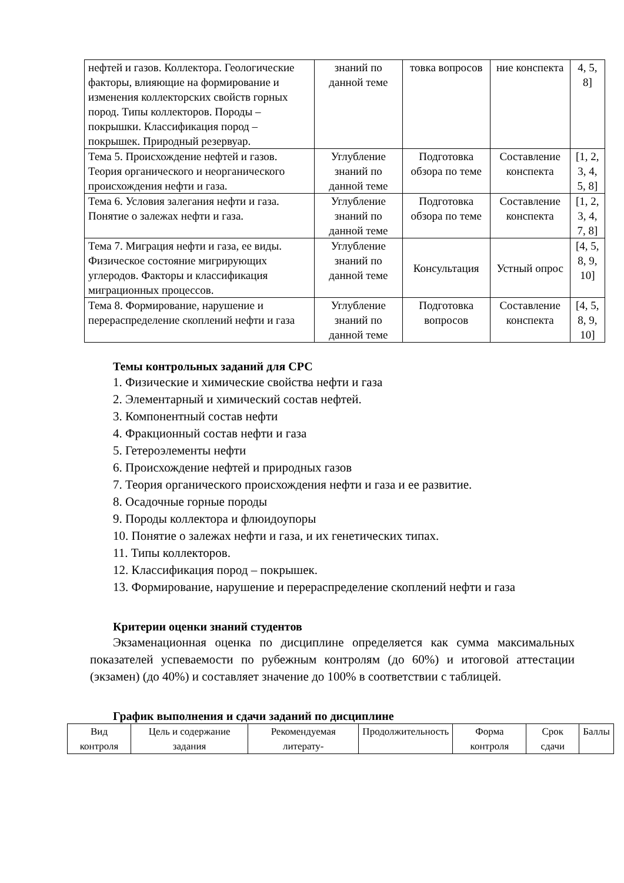| нефтей и газов. Коллектора. Геологические факторы, влияющие на формирование и изменения коллекторских свойств горных пород. Типы коллекторов. Породы – покрышки. Классификация пород – покрышек. Природный резервуар. | знаний по данной теме | товка вопросов | ние конспекта | 4, 5, 8] |
| Тема 5. Происхождение нефтей и газов. Теория органического и неорганического происхождения нефти и газа. | Углубление знаний по данной теме | Подготовка обзора по теме | Составление конспекта | [1, 2, 3, 4, 5, 8] |
| Тема 6. Условия залегания нефти и газа. Понятие о залежах нефти и газа. | Углубление знаний по данной теме | Подготовка обзора по теме | Составление конспекта | [1, 2, 3, 4, 7, 8] |
| Тема 7. Миграция нефти и газа, ее виды. Физическое состояние мигрирующих углеродов. Факторы и классификация миграционных процессов. | Углубление знаний по данной теме | Консультация | Устный опрос | [4, 5, 8, 9, 10] |
| Тема 8. Формирование, нарушение и перераспределение скоплений нефти и газа | Углубление знаний по данной теме | Подготовка вопросов | Составление конспекта | [4, 5, 8, 9, 10] |
Темы контрольных заданий для СРС
1. Физические и химические свойства нефти и газа
2. Элементарный и химический состав нефтей.
3. Компонентный состав нефти
4. Фракционный состав нефти и газа
5. Гетероэлементы нефти
6. Происхождение нефтей и природных газов
7. Теория органического происхождения нефти и газа и ее развитие.
8. Осадочные горные породы
9. Породы коллектора и флюидоупоры
10. Понятие о залежах нефти и газа, и их генетических типах.
11. Типы коллекторов.
12. Классификация пород – покрышек.
13. Формирование, нарушение и перераспределение скоплений нефти и газа
Критерии оценки знаний студентов
Экзаменационная оценка по дисциплине определяется как сумма максимальных показателей успеваемости по рубежным контролям (до 60%) и итоговой аттестации (экзамен) (до 40%) и составляет значение до 100% в соответствии с таблицей.
График выполнения и сдачи заданий по дисциплине
| Вид контроля | Цель и содержание задания | Рекомендуемая литерату- | Продолжительность | Форма контроля | Срок сдачи | Баллы |
| --- | --- | --- | --- | --- | --- | --- |